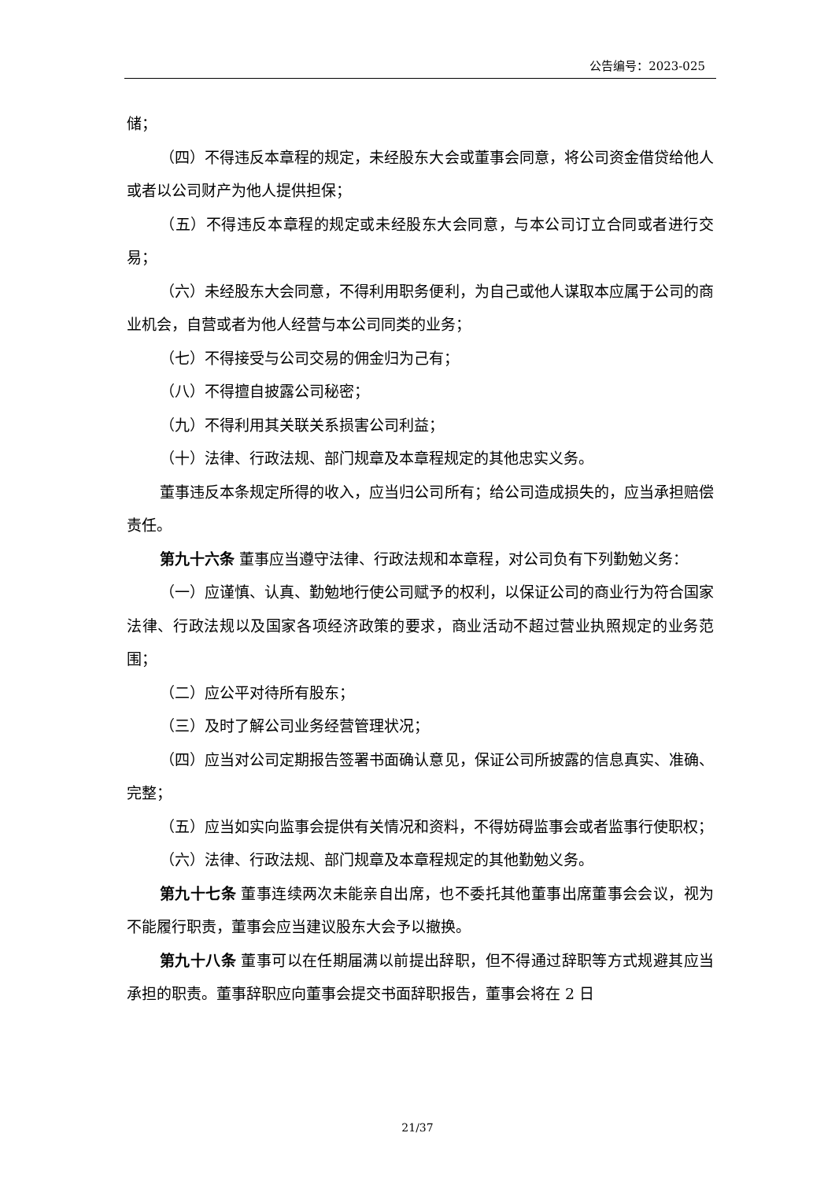公告编号：2023-025
储；
（四）不得违反本章程的规定，未经股东大会或董事会同意，将公司资金借贷给他人或者以公司财产为他人提供担保；
（五）不得违反本章程的规定或未经股东大会同意，与本公司订立合同或者进行交易；
（六）未经股东大会同意，不得利用职务便利，为自己或他人谋取本应属于公司的商业机会，自营或者为他人经营与本公司同类的业务；
（七）不得接受与公司交易的佣金归为己有；
（八）不得擅自披露公司秘密；
（九）不得利用其关联关系损害公司利益；
（十）法律、行政法规、部门规章及本章程规定的其他忠实义务。
董事违反本条规定所得的收入，应当归公司所有；给公司造成损失的，应当承担赔偿责任。
第九十六条 董事应当遵守法律、行政法规和本章程，对公司负有下列勤勉义务：
（一）应谨慎、认真、勤勉地行使公司赋予的权利，以保证公司的商业行为符合国家法律、行政法规以及国家各项经济政策的要求，商业活动不超过营业执照规定的业务范围；
（二）应公平对待所有股东；
（三）及时了解公司业务经营管理状况；
（四）应当对公司定期报告签署书面确认意见，保证公司所披露的信息真实、准确、完整；
（五）应当如实向监事会提供有关情况和资料，不得妨碍监事会或者监事行使职权；
（六）法律、行政法规、部门规章及本章程规定的其他勤勉义务。
第九十七条 董事连续两次未能亲自出席，也不委托其他董事出席董事会会议，视为不能履行职责，董事会应当建议股东大会予以撤换。
第九十八条 董事可以在任期届满以前提出辞职，但不得通过辞职等方式规避其应当承担的职责。董事辞职应向董事会提交书面辞职报告，董事会将在 2 日
21/37